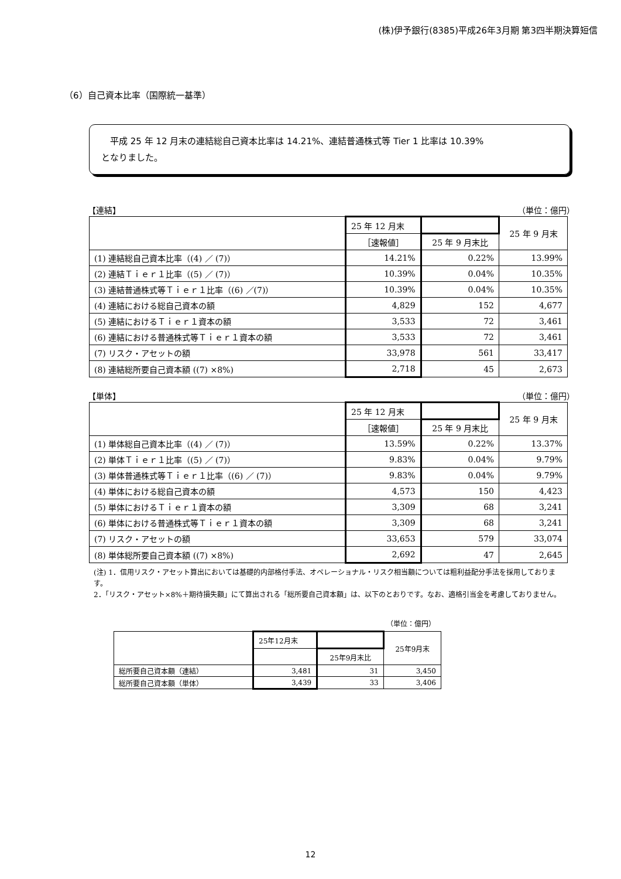(株)伊予銀行(8385)平成26年3月期 第3四半期決算短信
（6）自己資本比率（国際統一基準）
　平成 25 年 12 月末の連結総自己資本比率は 14.21%、連結普通株式等 Tier 1 比率は 10.39%
となりました。
【連結】 （単位：億円）
| | 25 年 12 月末 | | 25 年 9 月末 |
| --- | --- | --- | --- |
| | ［速報値］ | 25 年 9 月末比 | |
| (1) 連結総自己資本比率（(4) ／ (7)） | 14.21% | 0.22% | 13.99% |
| (2) 連結Ｔｉｅｒ１比率（(5) ／ (7)） | 10.39% | 0.04% | 10.35% |
| (3) 連結普通株式等Ｔｉｅｒ１比率（(6) ／(7)） | 10.39% | 0.04% | 10.35% |
| (4) 連結における総自己資本の額 | 4,829 | 152 | 4,677 |
| (5) 連結におけるＴｉｅｒ１資本の額 | 3,533 | 72 | 3,461 |
| (6) 連結における普通株式等Ｔｉｅｒ１資本の額 | 3,533 | 72 | 3,461 |
| (7) リスク・アセットの額 | 33,978 | 561 | 33,417 |
| (8) 連結総所要自己資本額 ((7) ×8%) | 2,718 | 45 | 2,673 |
【単体】 （単位：億円）
| | 25 年 12 月末 | | 25 年 9 月末 |
| --- | --- | --- | --- |
| | ［速報値］ | 25 年 9 月末比 | |
| (1) 単体総自己資本比率（(4) ／ (7)） | 13.59% | 0.22% | 13.37% |
| (2) 単体Ｔｉｅｒ１比率（(5) ／ (7)） | 9.83% | 0.04% | 9.79% |
| (3) 単体普通株式等Ｔｉｅｒ１比率（(6) ／ (7)） | 9.83% | 0.04% | 9.79% |
| (4) 単体における総自己資本の額 | 4,573 | 150 | 4,423 |
| (5) 単体におけるＴｉｅｒ１資本の額 | 3,309 | 68 | 3,241 |
| (6) 単体における普通株式等Ｔｉｅｒ１資本の額 | 3,309 | 68 | 3,241 |
| (7) リスク・アセットの額 | 33,653 | 579 | 33,074 |
| (8) 単体総所要自己資本額 ((7) ×8%) | 2,692 | 47 | 2,645 |
(注) 1．信用リスク・アセット算出においては基礎的内部格付手法、オペレーショナル・リスク相当額については粗利益配分手法を採用しております。
2．「リスク・アセット×8%＋期待損失額」にて算出される「総所要自己資本額」は、以下のとおりです。なお、適格引当金を考慮しておりません。
（単位：億円）
| | 25年12月末 | | 25年9月末 |
| --- | --- | --- | --- |
| | | 25年9月末比 | |
| 総所要自己資本額（連結） | 3,481 | 31 | 3,450 |
| 総所要自己資本額（単体） | 3,439 | 33 | 3,406 |
12